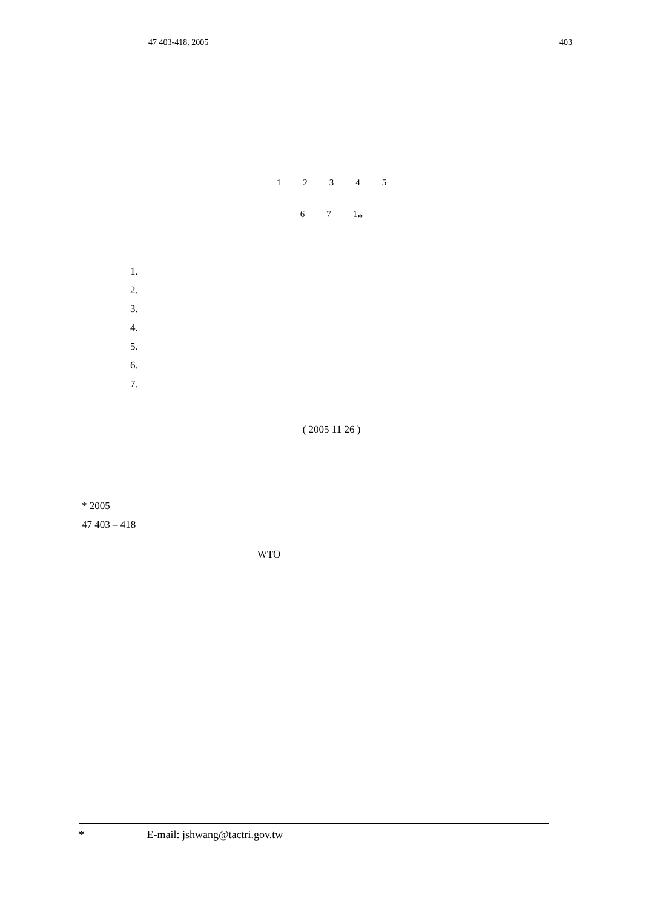47 403-418, 2005 403
<sup>1</sup> <sup>2</sup> <sup>3</sup> <sup>4</sup> <sup>5</sup>
<sup>6</sup> <sup>7</sup> <sup>1</sup>*
1.
2.
3.
4.
5.
6.
7.
( 2005 11 26 )
* 2005
47 403 – 418
WTO
* E-mail: jshwang@tactri.gov.tw